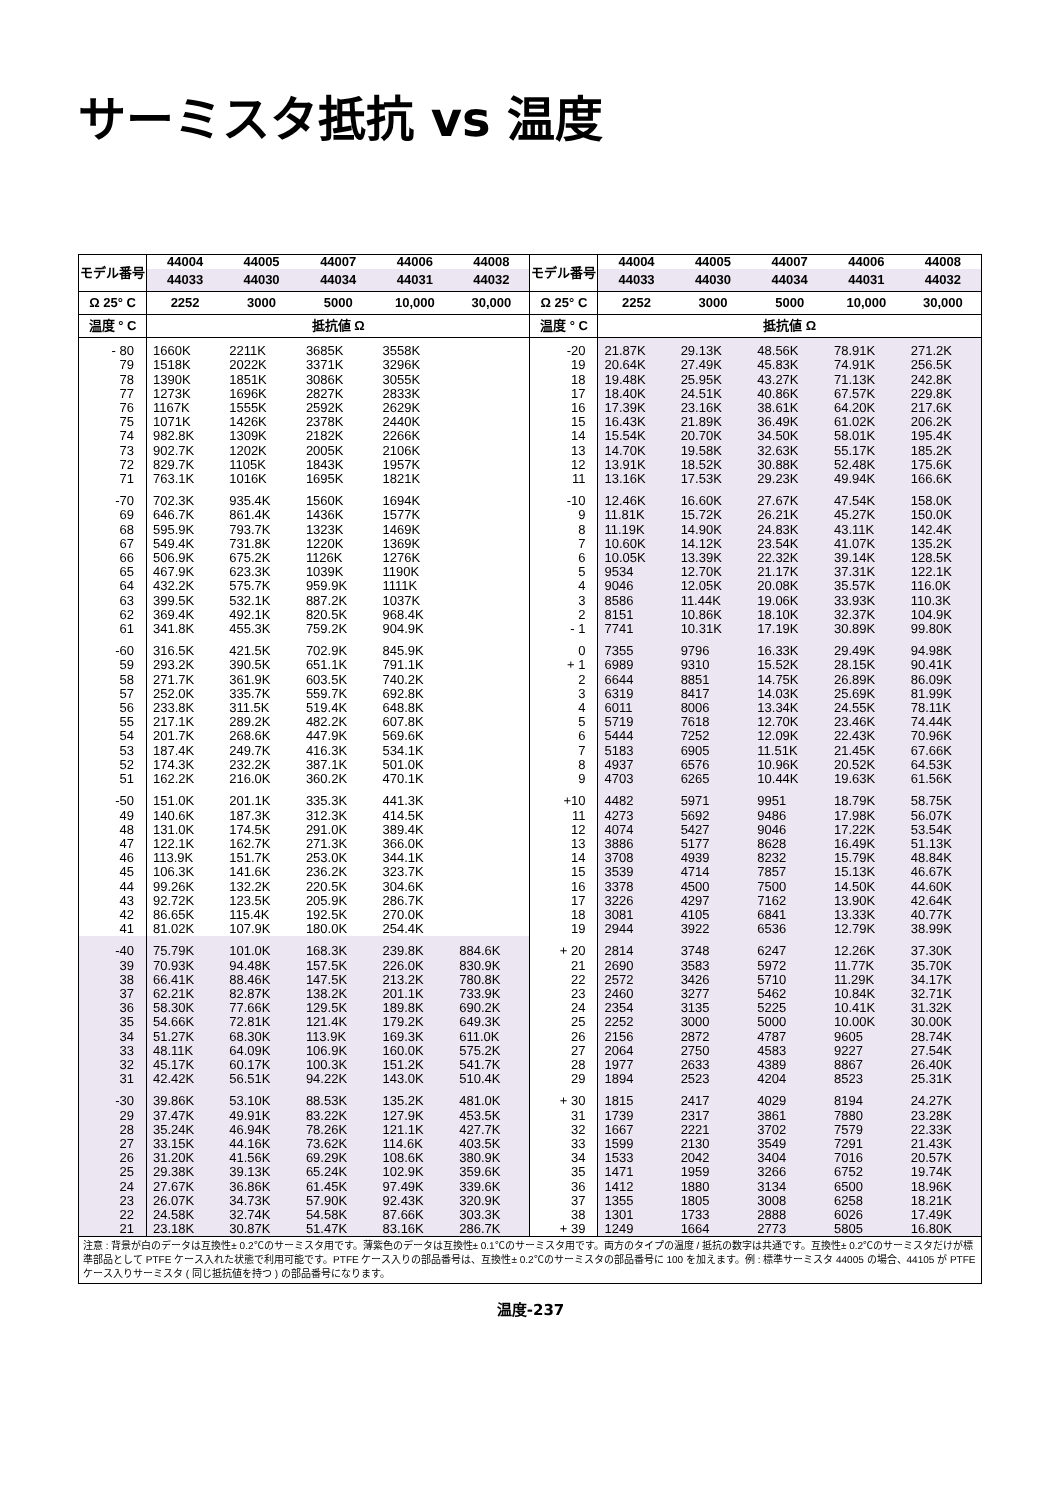サーミスタ抵抗 vs 温度
| モデル番号 | 44004 | 44005 | 44007 | 44006 | 44008 | モデル番号 | 44004 | 44005 | 44007 | 44006 | 44008 |
| --- | --- | --- | --- | --- | --- | --- | --- | --- | --- | --- | --- |
| | 44033 | 44030 | 44034 | 44031 | 44032 | | 44033 | 44030 | 44034 | 44031 | 44032 |
| Ω 25° C | 2252 | 3000 | 5000 | 10,000 | 30,000 | Ω 25° C | 2252 | 3000 | 5000 | 10,000 | 30,000 |
| 温度 ° C | 抵抗値 Ω | | | | | 温度 ° C | 抵抗値 Ω | | | | |
| - 80 | 1660K | 2211K | 3685K | 3558K | | -20 | 21.87K | 29.13K | 48.56K | 78.91K | 271.2K |
| 79 | 1518K | 2022K | 3371K | 3296K | | 19 | 20.64K | 27.49K | 45.83K | 74.91K | 256.5K |
| 78 | 1390K | 1851K | 3086K | 3055K | | 18 | 19.48K | 25.95K | 43.27K | 71.13K | 242.8K |
| 77 | 1273K | 1696K | 2827K | 2833K | | 17 | 18.40K | 24.51K | 40.86K | 67.57K | 229.8K |
| 76 | 1167K | 1555K | 2592K | 2629K | | 16 | 17.39K | 23.16K | 38.61K | 64.20K | 217.6K |
| 75 | 1071K | 1426K | 2378K | 2440K | | 15 | 16.43K | 21.89K | 36.49K | 61.02K | 206.2K |
| 74 | 982.8K | 1309K | 2182K | 2266K | | 14 | 15.54K | 20.70K | 34.50K | 58.01K | 195.4K |
| 73 | 902.7K | 1202K | 2005K | 2106K | | 13 | 14.70K | 19.58K | 32.63K | 55.17K | 185.2K |
| 72 | 829.7K | 1105K | 1843K | 1957K | | 12 | 13.91K | 18.52K | 30.88K | 52.48K | 175.6K |
| 71 | 763.1K | 1016K | 1695K | 1821K | | 11 | 13.16K | 17.53K | 29.23K | 49.94K | 166.6K |
| -70 | 702.3K | 935.4K | 1560K | 1694K | | -10 | 12.46K | 16.60K | 27.67K | 47.54K | 158.0K |
| 69 | 646.7K | 861.4K | 1436K | 1577K | | 9 | 11.81K | 15.72K | 26.21K | 45.27K | 150.0K |
| 68 | 595.9K | 793.7K | 1323K | 1469K | | 8 | 11.19K | 14.90K | 24.83K | 43.11K | 142.4K |
| 67 | 549.4K | 731.8K | 1220K | 1369K | | 7 | 10.60K | 14.12K | 23.54K | 41.07K | 135.2K |
| 66 | 506.9K | 675.2K | 1126K | 1276K | | 6 | 10.05K | 13.39K | 22.32K | 39.14K | 128.5K |
| 65 | 467.9K | 623.3K | 1039K | 1190K | | 5 | 9534 | 12.70K | 21.17K | 37.31K | 122.1K |
| 64 | 432.2K | 575.7K | 959.9K | 1111K | | 4 | 9046 | 12.05K | 20.08K | 35.57K | 116.0K |
| 63 | 399.5K | 532.1K | 887.2K | 1037K | | 3 | 8586 | 11.44K | 19.06K | 33.93K | 110.3K |
| 62 | 369.4K | 492.1K | 820.5K | 968.4K | | 2 | 8151 | 10.86K | 18.10K | 32.37K | 104.9K |
| 61 | 341.8K | 455.3K | 759.2K | 904.9K | | - 1 | 7741 | 10.31K | 17.19K | 30.89K | 99.80K |
| -60 | 316.5K | 421.5K | 702.9K | 845.9K | | 0 | 7355 | 9796 | 16.33K | 29.49K | 94.98K |
| 59 | 293.2K | 390.5K | 651.1K | 791.1K | | + 1 | 6989 | 9310 | 15.52K | 28.15K | 90.41K |
| 58 | 271.7K | 361.9K | 603.5K | 740.2K | | 2 | 6644 | 8851 | 14.75K | 26.89K | 86.09K |
| 57 | 252.0K | 335.7K | 559.7K | 692.8K | | 3 | 6319 | 8417 | 14.03K | 25.69K | 81.99K |
| 56 | 233.8K | 311.5K | 519.4K | 648.8K | | 4 | 6011 | 8006 | 13.34K | 24.55K | 78.11K |
| 55 | 217.1K | 289.2K | 482.2K | 607.8K | | 5 | 5719 | 7618 | 12.70K | 23.46K | 74.44K |
| 54 | 201.7K | 268.6K | 447.9K | 569.6K | | 6 | 5444 | 7252 | 12.09K | 22.43K | 70.96K |
| 53 | 187.4K | 249.7K | 416.3K | 534.1K | | 7 | 5183 | 6905 | 11.51K | 21.45K | 67.66K |
| 52 | 174.3K | 232.2K | 387.1K | 501.0K | | 8 | 4937 | 6576 | 10.96K | 20.52K | 64.53K |
| 51 | 162.2K | 216.0K | 360.2K | 470.1K | | 9 | 4703 | 6265 | 10.44K | 19.63K | 61.56K |
| -50 | 151.0K | 201.1K | 335.3K | 441.3K | | +10 | 4482 | 5971 | 9951 | 18.79K | 58.75K |
| 49 | 140.6K | 187.3K | 312.3K | 414.5K | | 11 | 4273 | 5692 | 9486 | 17.98K | 56.07K |
| 48 | 131.0K | 174.5K | 291.0K | 389.4K | | 12 | 4074 | 5427 | 9046 | 17.22K | 53.54K |
| 47 | 122.1K | 162.7K | 271.3K | 366.0K | | 13 | 3886 | 5177 | 8628 | 16.49K | 51.13K |
| 46 | 113.9K | 151.7K | 253.0K | 344.1K | | 14 | 3708 | 4939 | 8232 | 15.79K | 48.84K |
| 45 | 106.3K | 141.6K | 236.2K | 323.7K | | 15 | 3539 | 4714 | 7857 | 15.13K | 46.67K |
| 44 | 99.26K | 132.2K | 220.5K | 304.6K | | 16 | 3378 | 4500 | 7500 | 14.50K | 44.60K |
| 43 | 92.72K | 123.5K | 205.9K | 286.7K | | 17 | 3226 | 4297 | 7162 | 13.90K | 42.64K |
| 42 | 86.65K | 115.4K | 192.5K | 270.0K | | 18 | 3081 | 4105 | 6841 | 13.33K | 40.77K |
| 41 | 81.02K | 107.9K | 180.0K | 254.4K | | 19 | 2944 | 3922 | 6536 | 12.79K | 38.99K |
| -40 | 75.79K | 101.0K | 168.3K | 239.8K | 884.6K | + 20 | 2814 | 3748 | 6247 | 12.26K | 37.30K |
| 39 | 70.93K | 94.48K | 157.5K | 226.0K | 830.9K | 21 | 2690 | 3583 | 5972 | 11.77K | 35.70K |
| 38 | 66.41K | 88.46K | 147.5K | 213.2K | 780.8K | 22 | 2572 | 3426 | 5710 | 11.29K | 34.17K |
| 37 | 62.21K | 82.87K | 138.2K | 201.1K | 733.9K | 23 | 2460 | 3277 | 5462 | 10.84K | 32.71K |
| 36 | 58.30K | 77.66K | 129.5K | 189.8K | 690.2K | 24 | 2354 | 3135 | 5225 | 10.41K | 31.32K |
| 35 | 54.66K | 72.81K | 121.4K | 179.2K | 649.3K | 25 | 2252 | 3000 | 5000 | 10.00K | 30.00K |
| 34 | 51.27K | 68.30K | 113.9K | 169.3K | 611.0K | 26 | 2156 | 2872 | 4787 | 9605 | 28.74K |
| 33 | 48.11K | 64.09K | 106.9K | 160.0K | 575.2K | 27 | 2064 | 2750 | 4583 | 9227 | 27.54K |
| 32 | 45.17K | 60.17K | 100.3K | 151.2K | 541.7K | 28 | 1977 | 2633 | 4389 | 8867 | 26.40K |
| 31 | 42.42K | 56.51K | 94.22K | 143.0K | 510.4K | 29 | 1894 | 2523 | 4204 | 8523 | 25.31K |
| -30 | 39.86K | 53.10K | 88.53K | 135.2K | 481.0K | + 30 | 1815 | 2417 | 4029 | 8194 | 24.27K |
| 29 | 37.47K | 49.91K | 83.22K | 127.9K | 453.5K | 31 | 1739 | 2317 | 3861 | 7880 | 23.28K |
| 28 | 35.24K | 46.94K | 78.26K | 121.1K | 427.7K | 32 | 1667 | 2221 | 3702 | 7579 | 22.33K |
| 27 | 33.15K | 44.16K | 73.62K | 114.6K | 403.5K | 33 | 1599 | 2130 | 3549 | 7291 | 21.43K |
| 26 | 31.20K | 41.56K | 69.29K | 108.6K | 380.9K | 34 | 1533 | 2042 | 3404 | 7016 | 20.57K |
| 25 | 29.38K | 39.13K | 65.24K | 102.9K | 359.6K | 35 | 1471 | 1959 | 3266 | 6752 | 19.74K |
| 24 | 27.67K | 36.86K | 61.45K | 97.49K | 339.6K | 36 | 1412 | 1880 | 3134 | 6500 | 18.96K |
| 23 | 26.07K | 34.73K | 57.90K | 92.43K | 320.9K | 37 | 1355 | 1805 | 3008 | 6258 | 18.21K |
| 22 | 24.58K | 32.74K | 54.58K | 87.66K | 303.3K | 38 | 1301 | 1733 | 2888 | 6026 | 17.49K |
| 21 | 23.18K | 30.87K | 51.47K | 83.16K | 286.7K | + 39 | 1249 | 1664 | 2773 | 5805 | 16.80K |
| 注意 : 背景が白のデータは互換性± 0.2℃のサーミスタ用です。薄紫色のデータは互換性± 0.1℃のサーミスタ用です。両方のタイプの温度 / 抵抗の数字は共通です。互換性± 0.2℃のサーミスタだけが標準部品として PTFE ケース入れた状態で利用可能です。PTFE ケース入りの部品番号は、互換性± 0.2℃のサーミスタの部品番号に 100 を加えます。例 : 標準サーミスタ 44005 の場合、44105 が PTFE ケース入りサーミスタ ( 同じ抵抗値を持つ ) の部品番号になります。 | | | | | | | | | | | |
温度-237